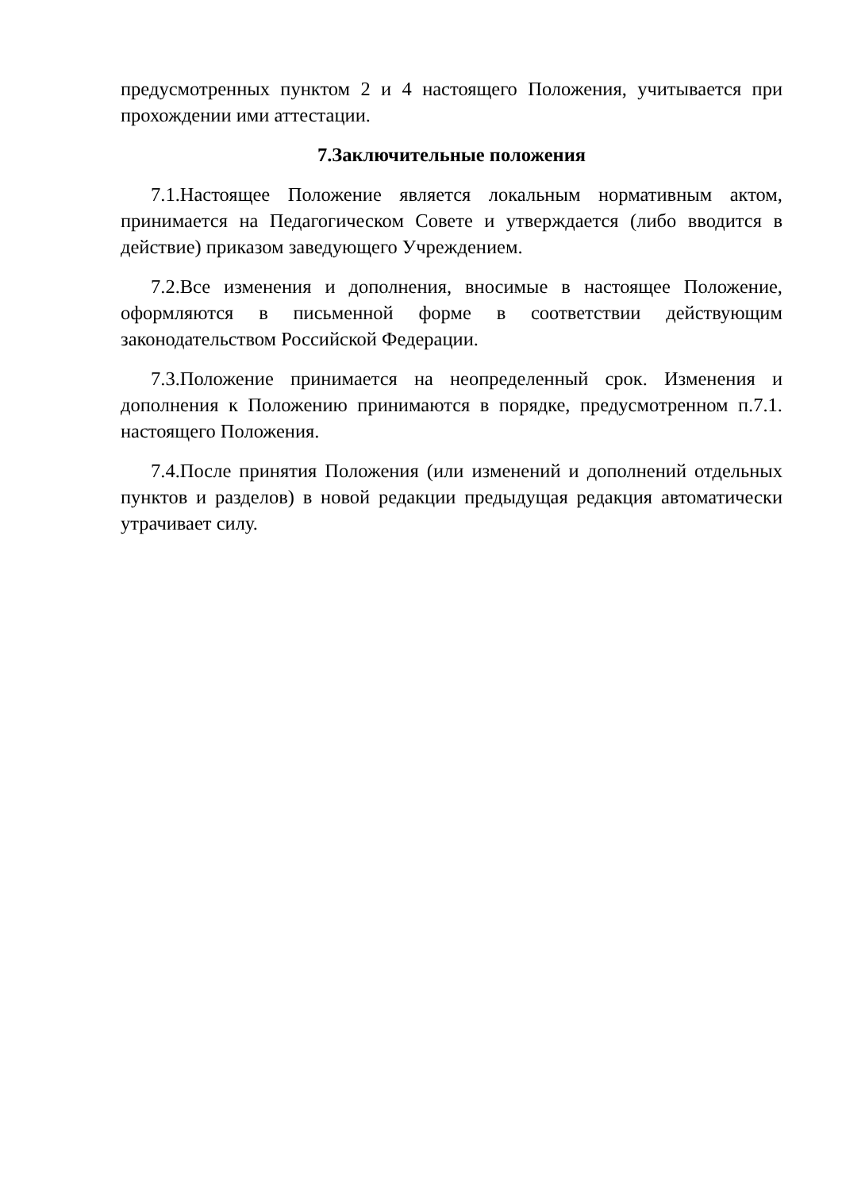предусмотренных пунктом 2 и 4 настоящего Положения, учитывается при прохождении ими аттестации.
7.Заключительные положения
7.1.Настоящее Положение является локальным нормативным актом, принимается на Педагогическом Совете и утверждается (либо вводится в действие) приказом заведующего Учреждением.
7.2.Все изменения и дополнения, вносимые в настоящее Положение, оформляются в письменной форме в соответствии действующим законодательством Российской Федерации.
7.3.Положение принимается на неопределенный срок. Изменения и дополнения к Положению принимаются в порядке, предусмотренном п.7.1. настоящего Положения.
7.4.После принятия Положения (или изменений и дополнений отдельных пунктов и разделов) в новой редакции предыдущая редакция автоматически утрачивает силу.